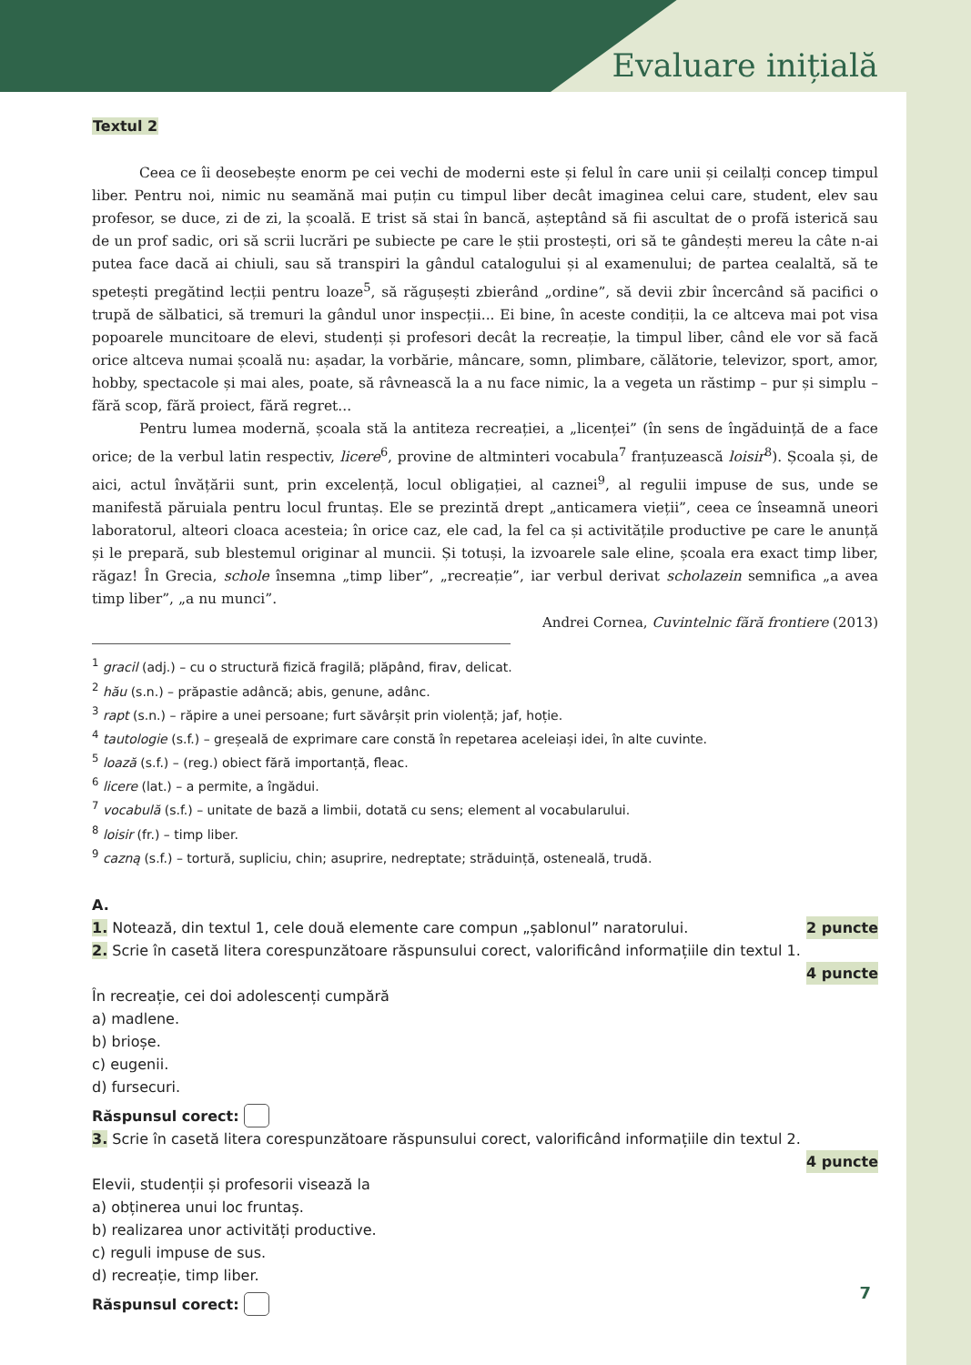Evaluare inițială
Textul 2
Ceea ce îi deosebește enorm pe cei vechi de moderni este și felul în care unii și ceilalți concep timpul liber. Pentru noi, nimic nu seamănă mai puțin cu timpul liber decât imaginea celui care, student, elev sau profesor, se duce, zi de zi, la școală. E trist să stai în bancă, așteptând să fii ascultat de o profă isterică sau de un prof sadic, ori să scrii lucrări pe subiecte pe care le știi prostești, ori să te gândești mereu la câte n-ai putea face dacă ai chiuli, sau să transpiri la gândul catalogului și al examenului; de partea cealaltă, să te spetești pregătind lecții pentru loaze<sup>5</sup>, să răgușești zbierând „ordine”, să devii zbir încercând să pacifici o trupă de sălbatici, să tremuri la gândul unor inspecții... Ei bine, în aceste condiții, la ce altceva mai pot visa popoarele muncitoare de elevi, studenți și profesori decât la recreație, la timpul liber, când ele vor să facă orice altceva numai școală nu: așadar, la vorbărie, mâncare, somn, plimbare, călătorie, televizor, sport, amor, hobby, spectacole și mai ales, poate, să râvnească la a nu face nimic, la a vegeta un răstimp – pur și simplu – fără scop, fără proiect, fără regret...
Pentru lumea modernă, școala stă la antiteza recreației, a „licenței” (în sens de îngăduință de a face orice; de la verbul latin respectiv, licere<sup>6</sup>, provine de altminteri vocabula<sup>7</sup> franțuzească loisir<sup>8</sup>). Școala și, de aici, actul învățării sunt, prin excelență, locul obligației, al caznei<sup>9</sup>, al regulii impuse de sus, unde se manifestă păruiala pentru locul fruntaș. Ele se prezintă drept „anticamera vieții”, ceea ce înseamnă uneori laboratorul, alteori cloaca acesteia; în orice caz, ele cad, la fel ca și activitățile productive pe care le anunță și le prepară, sub blestemul originar al muncii. Și totuși, la izvoarele sale eline, școala era exact timp liber, răgaz! În Grecia, schole însemna „timp liber”, „recreație”, iar verbul derivat scholazein semnifica „a avea timp liber”, „a nu munci”.
Andrei Cornea, Cuvintelnic fără frontiere (2013)
<sup>1</sup> gracil (adj.) – cu o structură fizică fragilă; plăpând, firav, delicat.
<sup>2</sup> hău (s.n.) – prăpastie adâncă; abis, genune, adânc.
<sup>3</sup> rapt (s.n.) – răpire a unei persoane; furt săvârșit prin violență; jaf, hoție.
<sup>4</sup> tautologie (s.f.) – greșeală de exprimare care constă în repetarea aceleiași idei, în alte cuvinte.
<sup>5</sup> loază (s.f.) – (reg.) obiect fără importanță, fleac.
<sup>6</sup> licere (lat.) – a permite, a îngădui.
<sup>7</sup> vocabulă (s.f.) – unitate de bază a limbii, dotată cu sens; element al vocabularului.
<sup>8</sup> loisir (fr.) – timp liber.
<sup>9</sup> cazną (s.f.) – tortură, supliciu, chin; asuprire, nedreptate; străduință, osteneală, trudă.
A.
2 puncte 1. Notează, din textul 1, cele două elemente care compun „șablonul” naratorului.
2. Scrie în casetă litera corespunzătoare răspunsului corect, valorificând informațiile din textul 1.
4 puncte
În recreație, cei doi adolescenți cumpără
a) madlene.
b) brioșe.
c) eugenii.
d) fursecuri.
Răspunsul corect:
3. Scrie în casetă litera corespunzătoare răspunsului corect, valorificând informațiile din textul 2.
4 puncte
Elevii, studenții și profesorii visează la
a) obținerea unui loc fruntaș.
b) realizarea unor activități productive.
c) reguli impuse de sus.
d) recreație, timp liber.
Răspunsul corect:
7